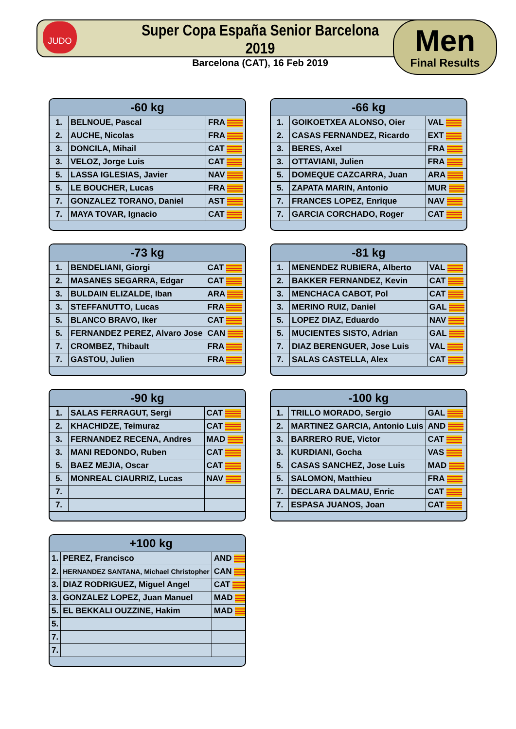JUDO
Super Copa España Senior Barcelona 2019
Barcelona (CAT), 16 Feb 2019
Men
Final Results
| -60 kg | | |
| --- | --- | --- |
| 1. | BELNOUE, Pascal | FRA |
| 2. | AUCHE, Nicolas | FRA |
| 3. | DONCILA, Mihail | CAT |
| 3. | VELOZ, Jorge Luis | CAT |
| 5. | LASSA IGLESIAS, Javier | NAV |
| 5. | LE BOUCHER, Lucas | FRA |
| 7. | GONZALEZ TORANO, Daniel | AST |
| 7. | MAYA TOVAR, Ignacio | CAT |
| -66 kg | | |
| --- | --- | --- |
| 1. | GOIKOETXEA ALONSO, Oier | VAL |
| 2. | CASAS FERNANDEZ, Ricardo | EXT |
| 3. | BERES, Axel | FRA |
| 3. | OTTAVIANI, Julien | FRA |
| 5. | DOMEQUE CAZCARRA, Juan | ARA |
| 5. | ZAPATA MARIN, Antonio | MUR |
| 7. | FRANCES LOPEZ, Enrique | NAV |
| 7. | GARCIA CORCHADO, Roger | CAT |
| -73 kg | | |
| --- | --- | --- |
| 1. | BENDELIANI, Giorgi | CAT |
| 2. | MASANES SEGARRA, Edgar | CAT |
| 3. | BULDAIN ELIZALDE, Iban | ARA |
| 3. | STEFFANUTTO, Lucas | FRA |
| 5. | BLANCO BRAVO, Iker | CAT |
| 5. | FERNANDEZ PEREZ, Alvaro Jose | CAN |
| 7. | CROMBEZ, Thibault | FRA |
| 7. | GASTOU, Julien | FRA |
| -81 kg | | |
| --- | --- | --- |
| 1. | MENENDEZ RUBIERA, Alberto | VAL |
| 2. | BAKKER FERNANDEZ, Kevin | CAT |
| 3. | MENCHACA CABOT, Pol | CAT |
| 3. | MERINO RUIZ, Daniel | GAL |
| 5. | LOPEZ DIAZ, Eduardo | NAV |
| 5. | MUCIENTES SISTO, Adrian | GAL |
| 7. | DIAZ BERENGUER, Jose Luis | VAL |
| 7. | SALAS CASTELLA, Alex | CAT |
| -90 kg | | |
| --- | --- | --- |
| 1. | SALAS FERRAGUT, Sergi | CAT |
| 2. | KHACHIDZE, Teimuraz | CAT |
| 3. | FERNANDEZ RECENA, Andres | MAD |
| 3. | MANI REDONDO, Ruben | CAT |
| 5. | BAEZ MEJIA, Oscar | CAT |
| 5. | MONREAL CIAURRIZ, Lucas | NAV |
| 7. | | |
| 7. | | |
| -100 kg | | |
| --- | --- | --- |
| 1. | TRILLO MORADO, Sergio | GAL |
| 2. | MARTINEZ GARCIA, Antonio Luis | AND |
| 3. | BARRERO RUE, Victor | CAT |
| 3. | KURDIANI, Gocha | VAS |
| 5. | CASAS SANCHEZ, Jose Luis | MAD |
| 5. | SALOMON, Matthieu | FRA |
| 7. | DECLARA DALMAU, Enric | CAT |
| 7. | ESPASA JUANOS, Joan | CAT |
| +100 kg | | |
| --- | --- | --- |
| 1. | PEREZ, Francisco | AND |
| 2. | HERNANDEZ SANTANA, Michael Christopher | CAN |
| 3. | DIAZ RODRIGUEZ, Miguel Angel | CAT |
| 3. | GONZALEZ LOPEZ, Juan Manuel | MAD |
| 5. | EL BEKKALI OUZZINE, Hakim | MAD |
| 5. | | |
| 7. | | |
| 7. | | |